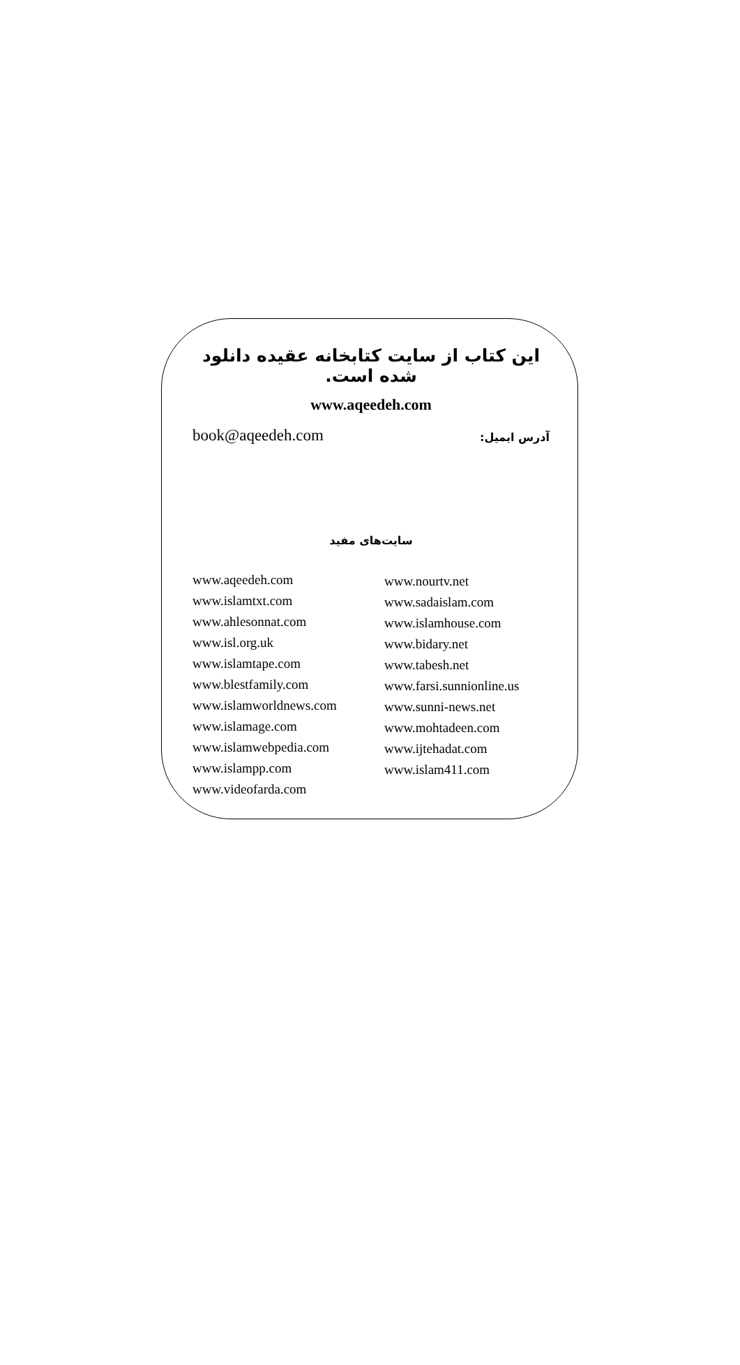این کتاب از سایت کتابخانه عقیده دانلود شده است.
www.aqeedeh.com
book@aqeedeh.com آدرس ایمیل:
سایت‌های مفید
www.aqeedeh.com
www.islamtxt.com
www.ahlesonnat.com
www.isl.org.uk
www.islamtape.com
www.blestfamily.com
www.islamworldnews.com
www.islamage.com
www.islamwebpedia.com
www.islampp.com
www.videofarda.com
www.nourtv.net
www.sadaislam.com
www.islamhouse.com
www.bidary.net
www.tabesh.net
www.farsi.sunnionline.us
www.sunni-news.net
www.mohtadeen.com
www.ijtehadat.com
www.islam411.com